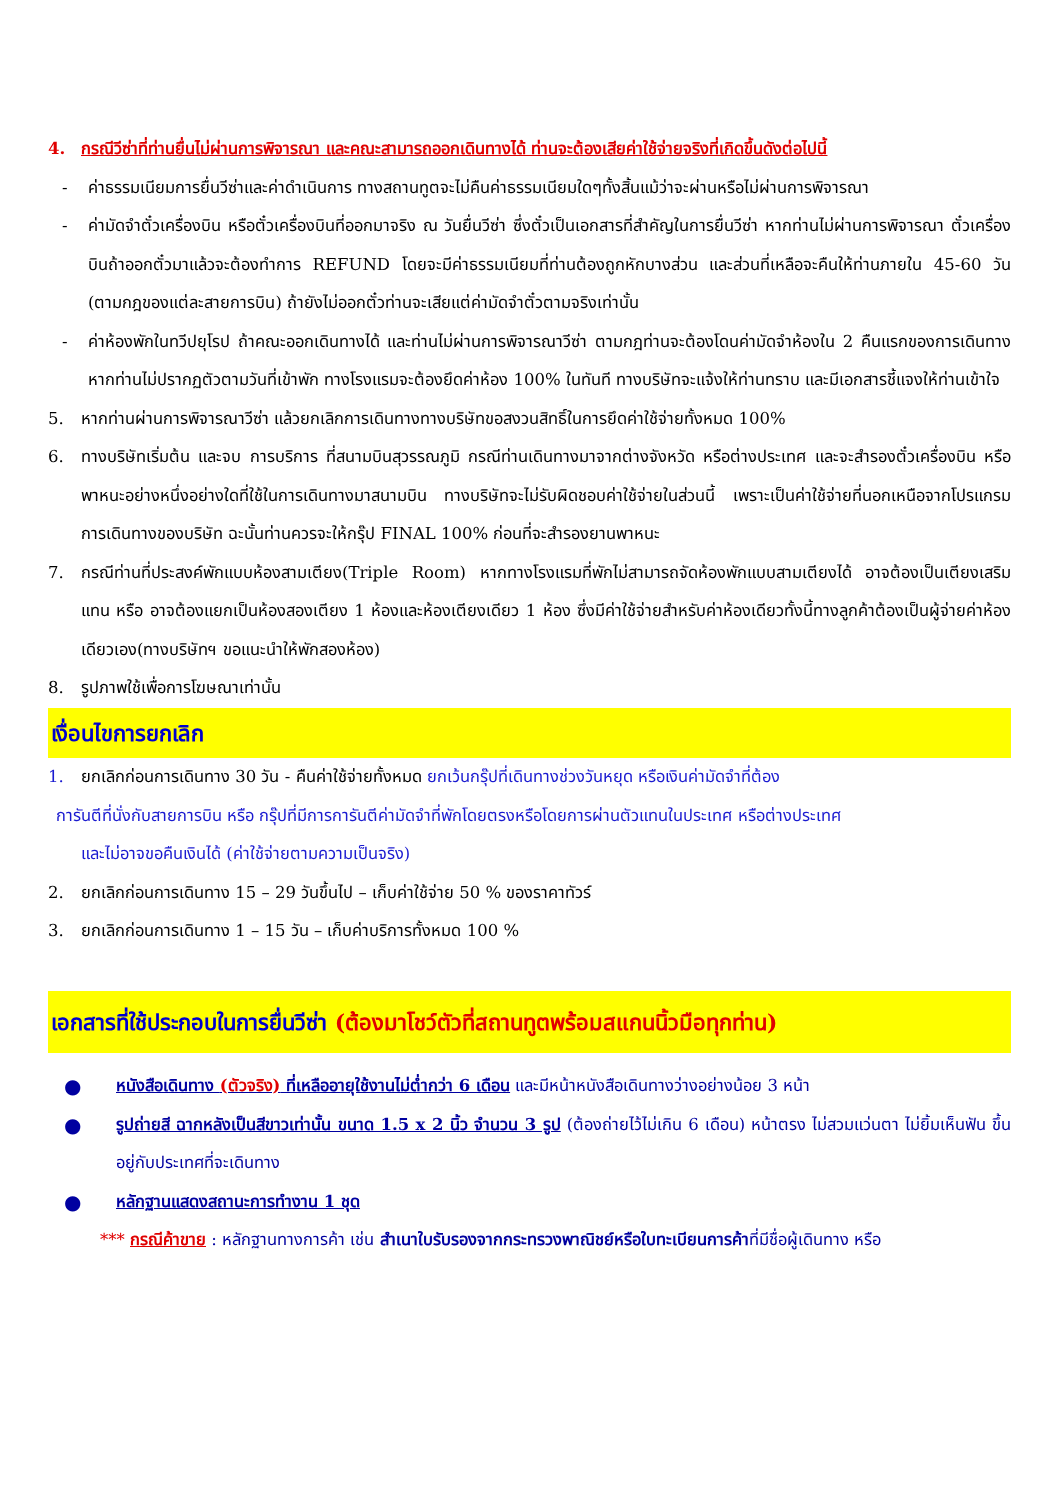4. กรณีวีซ่าที่ท่านยื่นไม่ผ่านการพิจารณา และคณะสามารถออกเดินทางได้ ท่านจะต้องเสียค่าใช้จ่ายจริงที่เกิดขึ้นดังต่อไปนี้
- ค่าธรรมเนียมการยื่นวีซ่าและค่าดำเนินการ ทางสถานทูตจะไม่คืนค่าธรรมเนียมใดๆทั้งสิ้นแม้ว่าจะผ่านหรือไม่ผ่านการพิจารณา
- ค่ามัดจำตั๋วเครื่องบิน หรือตั๋วเครื่องบินที่ออกมาจริง ณ วันยื่นวีซ่า ซึ่งตั๋วเป็นเอกสารที่สำคัญในการยื่นวีซ่า หากท่านไม่ผ่านการพิจารณา ตั๋วเครื่องบินถ้าออกตั๋วมาแล้วจะต้องทำการ REFUND โดยจะมีค่าธรรมเนียมที่ท่านต้องถูกหักบางส่วน และส่วนที่เหลือจะคืนให้ท่านภายใน 45-60 วัน (ตามกฎของแต่ละสายการบิน) ถ้ายังไม่ออกตั๋วท่านจะเสียแต่ค่ามัดจำตั๋วตามจริงเท่านั้น
- ค่าห้องพักในทวีปยุโรป ถ้าคณะออกเดินทางได้ และท่านไม่ผ่านการพิจารณาวีซ่า ตามกฎท่านจะต้องโดนค่ามัดจำห้องใน 2 คืนแรกของการเดินทางหากท่านไม่ปรากฏตัวตามวันที่เข้าพัก ทางโรงแรมจะต้องยึดค่าห้อง 100% ในทันที ทางบริษัทจะแจ้งให้ท่านทราบ และมีเอกสารชี้แจงให้ท่านเข้าใจ
5. หากท่านผ่านการพิจารณาวีซ่า แล้วยกเลิกการเดินทางทางบริษัทขอสงวนสิทธิ์ในการยึดค่าใช้จ่ายทั้งหมด 100%
6. ทางบริษัทเริ่มต้น และจบ การบริการ ที่สนามบินสุวรรณภูมิ กรณีท่านเดินทางมาจากต่างจังหวัด หรือต่างประเทศ และจะสำรองตั๋วเครื่องบิน หรือพาหนะอย่างหนึ่งอย่างใดที่ใช้ในการเดินทางมาสนามบิน ทางบริษัทจะไม่รับผิดชอบค่าใช้จ่ายในส่วนนี้ เพราะเป็นค่าใช้จ่ายที่นอกเหนือจากโปรแกรมการเดินทางของบริษัท ฉะนั้นท่านควรจะให้กรุ๊ป FINAL 100% ก่อนที่จะสำรองยานพาหนะ
7. กรณีท่านที่ประสงค์พักแบบห้องสามเตียง(Triple Room) หากทางโรงแรมที่พักไม่สามารถจัดห้องพักแบบสามเตียงได้ อาจต้องเป็นเตียงเสริมแทน หรือ อาจต้องแยกเป็นห้องสองเตียง 1 ห้องและห้องเตียงเดียว 1 ห้อง ซึ่งมีค่าใช้จ่ายสำหรับค่าห้องเดียวทั้งนี้ทางลูกค้าต้องเป็นผู้จ่ายค่าห้องเดียวเอง(ทางบริษัทฯ ขอแนะนำให้พักสองห้อง)
8. รูปภาพใช้เพื่อการโฆษณาเท่านั้น
เงื่อนไขการยกเลิก
1. ยกเลิกก่อนการเดินทาง 30 วัน - คืนค่าใช้จ่ายทั้งหมด ยกเว้นกรุ๊ปที่เดินทางช่วงวันหยุด หรือเงินค่ามัดจำที่ต้อง
การันตีที่นั่งกับสายการบิน หรือ กรุ๊ปที่มีการการันตีค่ามัดจำที่พักโดยตรงหรือโดยการผ่านตัวแทนในประเทศ หรือต่างประเทศ
และไม่อาจขอคืนเงินได้ (ค่าใช้จ่ายตามความเป็นจริง)
2. ยกเลิกก่อนการเดินทาง 15 – 29 วันขึ้นไป – เก็บค่าใช้จ่าย 50 % ของราคาทัวร์
3. ยกเลิกก่อนการเดินทาง 1 – 15 วัน – เก็บค่าบริการทั้งหมด 100 %
เอกสารที่ใช้ประกอบในการยื่นวีซ่า (ต้องมาโชว์ตัวที่สถานทูตพร้อมสแกนนิ้วมือทุกท่าน)
●
หนังสือเดินทาง (ตัวจริง) ที่เหลืออายุใช้งานไม่ต่ำกว่า 6 เดือน และมีหน้าหนังสือเดินทางว่างอย่างน้อย 3 หน้า
●
รูปถ่ายสี ฉากหลังเป็นสีขาวเท่านั้น ขนาด 1.5 x 2 นิ้ว จำนวน 3 รูป (ต้องถ่ายไว้ไม่เกิน 6 เดือน) หน้าตรง ไม่สวมแว่นตา ไม่ยิ้มเห็นฟัน ขึ้นอยู่กับประเทศที่จะเดินทาง
●
หลักฐานแสดงสถานะการทำงาน 1 ชุด
*** กรณีค้าขาย : หลักฐานทางการค้า เช่น สำเนาใบรับรองจากกระทรวงพาณิชย์หรือใบทะเบียนการค้าที่มีชื่อผู้เดินทาง หรือ